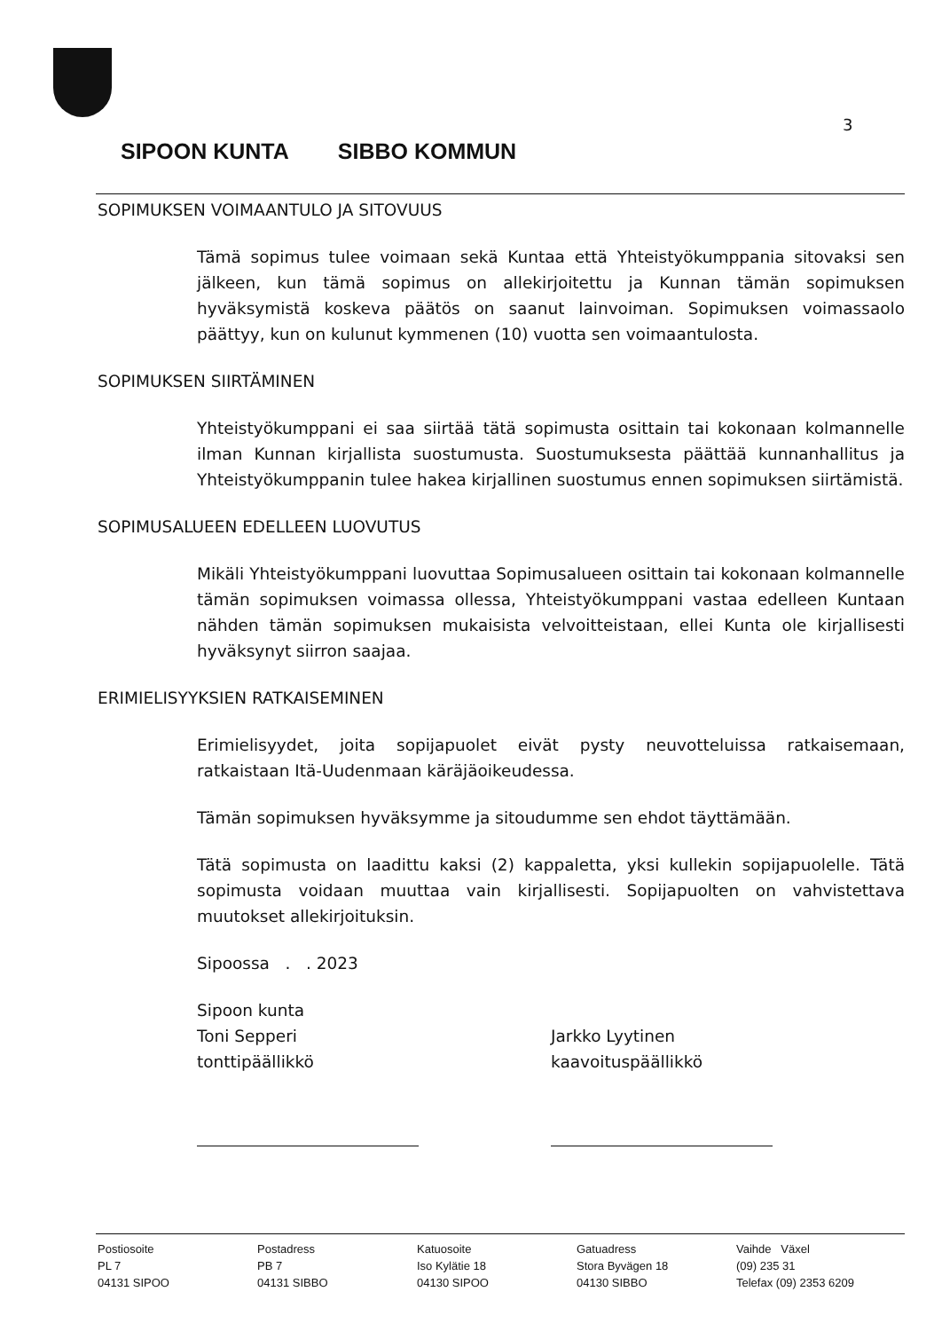3
SIPOON KUNTA SIBBO KOMMUN
SOPIMUKSEN VOIMAANTULO JA SITOVUUS
Tämä sopimus tulee voimaan sekä Kuntaa että Yhteistyökumppania sitovaksi sen jälkeen, kun tämä sopimus on allekirjoitettu ja Kunnan tämän sopimuksen hyväksymistä koskeva päätös on saanut lainvoiman. Sopimuksen voimassaolo päättyy, kun on kulunut kymmenen (10) vuotta sen voimaantulosta.
SOPIMUKSEN SIIRTÄMINEN
Yhteistyökumppani ei saa siirtää tätä sopimusta osittain tai kokonaan kolmannelle ilman Kunnan kirjallista suostumusta. Suostumuksesta päättää kunnanhallitus ja Yhteistyökumppanin tulee hakea kirjallinen suostumus ennen sopimuksen siirtämistä.
SOPIMUSALUEEN EDELLEEN LUOVUTUS
Mikäli Yhteistyökumppani luovuttaa Sopimusalueen osittain tai kokonaan kolmannelle tämän sopimuksen voimassa ollessa, Yhteistyökumppani vastaa edelleen Kuntaan nähden tämän sopimuksen mukaisista velvoitteistaan, ellei Kunta ole kirjallisesti hyväksynyt siirron saajaa.
ERIMIELISYYKSIEN RATKAISEMINEN
Erimielisyydet, joita sopijapuolet eivät pysty neuvotteluissa ratkaisemaan, ratkaistaan Itä-Uudenmaan käräjäoikeudessa.
Tämän sopimuksen hyväksymme ja sitoudumme sen ehdot täyttämään.
Tätä sopimusta on laadittu kaksi (2) kappaletta, yksi kullekin sopijapuolelle. Tätä sopimusta voidaan muuttaa vain kirjallisesti. Sopijapuolten on vahvistettava muutokset allekirjoituksin.
Sipoossa . . 2023
Sipoon kunta
Toni Sepperi
tonttipäällikkö
Jarkko Lyytinen
kaavoituspäällikkö
Postiosoite
PL 7
04131 SIPOO
Postadress
PB 7
04131 SIBBO
Katuosoite
Iso Kylätie 18
04130 SIPOO
Gatuadress
Stora Byvägen 18
04130 SIBBO
Vaihde Växel
(09) 235 31
Telefax (09) 2353 6209